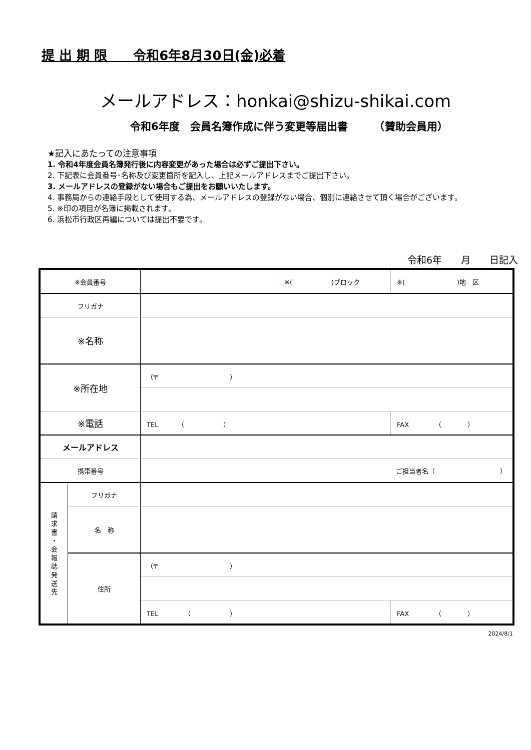提 出 期 限　　令和6年8月30日(金)必着
メールアドレス：honkai@shizu-shikai.com
令和6年度　会員名簿作成に伴う変更等届出書　　　（賛助会員用）
★記入にあたっての注意事項
1. 令和4年度会員名簿発行後に内容変更があった場合は必ずご提出下さい。
2. 下記表に会員番号･名称及び変更箇所を記入し、上記メールアドレスまでご提出下さい。
3. メールアドレスの登録がない場合もご提出をお願いいたします。
4. 事務局からの連絡手段として使用する為、メールアドレスの登録がない場合、個別に連絡させて頂く場合がございます。
5. ※印の項目が名簿に掲載されます。
6. 浜松市行政区再編については提出不要です。
令和6年　　月　　日記入
| ※会員番号 | | | ※( )ブロック | ※( )地 区 |
| フリガナ | | | | |
| ※名称 | | | | |
| ※所在地 | | （〒 ） | | |
| ※電話 | | TEL （ ） | | FAX （ ） |
| メールアドレス | | | | |
| 携帯番号 | | ご担当者名（ ） | | |
| 請 求 書 ・ 会 報 誌 発 送 先 | フリガナ | | | |
| | 名 称 | | | |
| | 住所 | （〒 ） | | |
| | | TEL （ ） | | FAX （ ） |
2024/8/1